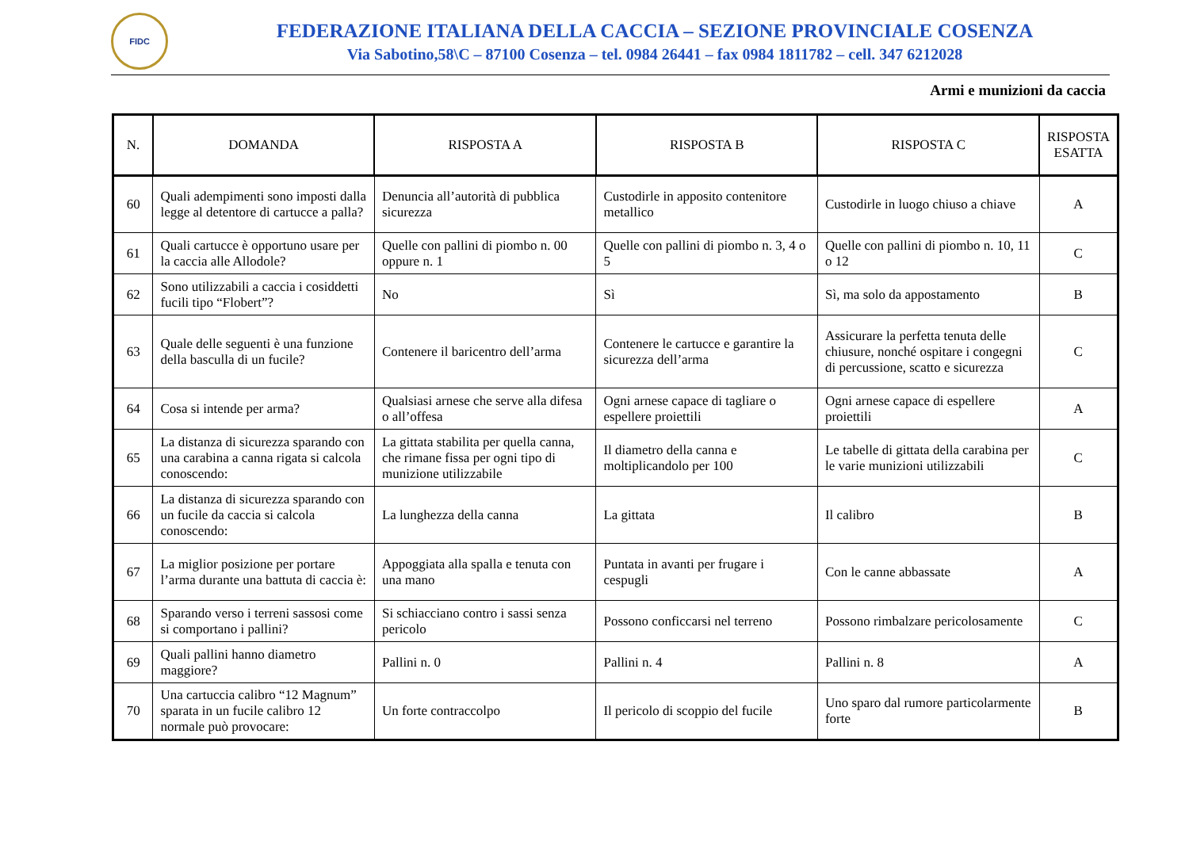FIDC
FEDERAZIONE ITALIANA DELLA CACCIA – SEZIONE PROVINCIALE COSENZA
Via Sabotino,58\C – 87100 Cosenza – tel. 0984 26441 – fax 0984 1811782 – cell. 347 6212028
Armi e munizioni da caccia
| N. | DOMANDA | RISPOSTA A | RISPOSTA B | RISPOSTA C | RISPOSTA ESATTA |
| --- | --- | --- | --- | --- | --- |
| 60 | Quali adempimenti sono imposti dalla legge al detentore di cartucce a palla? | Denuncia all’autorità di pubblica sicurezza | Custodirle in apposito contenitore metallico | Custodirle in luogo chiuso a chiave | A |
| 61 | Quali cartucce è opportuno usare per la caccia alle Allodole? | Quelle con pallini di piombo n. 00 oppure n. 1 | Quelle con pallini di piombo n. 3, 4 o 5 | Quelle con pallini di piombo n. 10, 11 o 12 | C |
| 62 | Sono utilizzabili a caccia i cosiddetti fucili tipo “Flobert”? | No | Sì | Sì, ma solo da appostamento | B |
| 63 | Quale delle seguenti è una funzione della basculla di un fucile? | Contenere il baricentro dell’arma | Contenere le cartucce e garantire la sicurezza dell’arma | Assicurare la perfetta tenuta delle chiusure, nonché ospitare i congegni di percussione, scatto e sicurezza | C |
| 64 | Cosa si intende per arma? | Qualsiasi arnese che serve alla difesa o all’offesa | Ogni arnese capace di tagliare o espellere proiettili | Ogni arnese capace di espellere proiettili | A |
| 65 | La distanza di sicurezza sparando con una carabina a canna rigata si calcola conoscendo: | La gittata stabilita per quella canna, che rimane fissa per ogni tipo di munizione utilizzabile | Il diametro della canna e moltiplicandolo per 100 | Le tabelle di gittata della carabina per le varie munizioni utilizzabili | C |
| 66 | La distanza di sicurezza sparando con un fucile da caccia si calcola conoscendo: | La lunghezza della canna | La gittata | Il calibro | B |
| 67 | La miglior posizione per portare l’arma durante una battuta di caccia è: | Appoggiata alla spalla e tenuta con una mano | Puntata in avanti per frugare i cespugli | Con le canne abbassate | A |
| 68 | Sparando verso i terreni sassosi come si comportano i pallini? | Si schiacciano contro i sassi senza pericolo | Possono conficcarsi nel terreno | Possono rimbalzare pericolosamente | C |
| 69 | Quali pallini hanno diametro maggiore? | Pallini n. 0 | Pallini n. 4 | Pallini n. 8 | A |
| 70 | Una cartuccia calibro “12 Magnum” sparata in un fucile calibro 12 normale può provocare: | Un forte contraccolpo | Il pericolo di scoppio del fucile | Uno sparo dal rumore particolarmente forte | B |